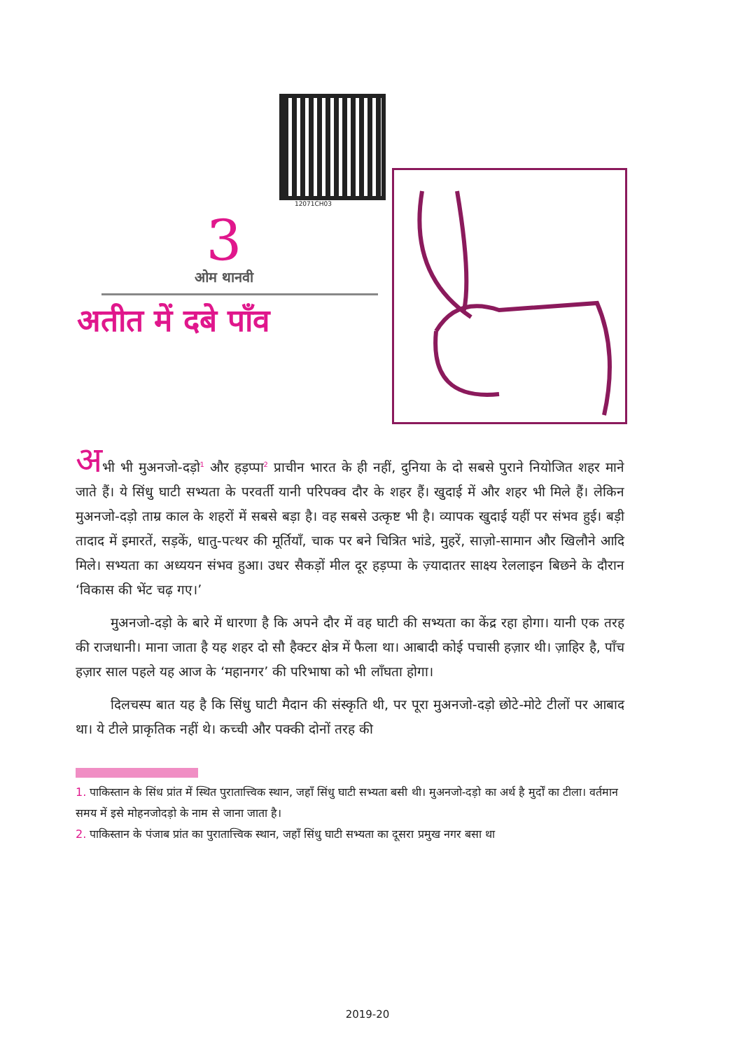12071CH03
3
ओम थानवी
अतीत में दबे पाँव
अभी भी मुअनजो-दड़ो<sup>1</sup> और हड़प्पा<sup>2</sup> प्राचीन भारत के ही नहीं, दुनिया के दो सबसे पुराने नियोजित शहर माने जाते हैं। ये सिंधु घाटी सभ्यता के परवर्ती यानी परिपक्व दौर के शहर हैं। खुदाई में और शहर भी मिले हैं। लेकिन मुअनजो-दड़ो ताम्र काल के शहरों में सबसे बड़ा है। वह सबसे उत्कृष्ट भी है। व्यापक खुदाई यहीं पर संभव हुई। बड़ी तादाद में इमारतें, सड़कें, धातु-पत्थर की मूर्तियाँ, चाक पर बने चित्रित भांडे, मुहरें, साज़ो-सामान और खिलौने आदि मिले। सभ्यता का अध्ययन संभव हुआ। उधर सैकड़ों मील दूर हड़प्पा के ज़्यादातर साक्ष्य रेललाइन बिछने के दौरान ‘विकास की भेंट चढ़ गए।’
मुअनजो-दड़ो के बारे में धारणा है कि अपने दौर में वह घाटी की सभ्यता का केंद्र रहा होगा। यानी एक तरह की राजधानी। माना जाता है यह शहर दो सौ हैक्टर क्षेत्र में फैला था। आबादी कोई पचासी हज़ार थी। ज़ाहिर है, पाँच हज़ार साल पहले यह आज के ‘महानगर’ की परिभाषा को भी लाँघता होगा।
दिलचस्प बात यह है कि सिंधु घाटी मैदान की संस्कृति थी, पर पूरा मुअनजो-दड़ो छोटे-मोटे टीलों पर आबाद था। ये टीले प्राकृतिक नहीं थे। कच्ची और पक्की दोनों तरह की
1. पाकिस्तान के सिंध प्रांत में स्थित पुरातात्त्विक स्थान, जहाँ सिंधु घाटी सभ्यता बसी थी। मुअनजो-दड़ो का अर्थ है मुर्दों का टीला। वर्तमान समय में इसे मोहनजोदड़ो के नाम से जाना जाता है।
2. पाकिस्तान के पंजाब प्रांत का पुरातात्त्विक स्थान, जहाँ सिंधु घाटी सभ्यता का दूसरा प्रमुख नगर बसा था
2019-20